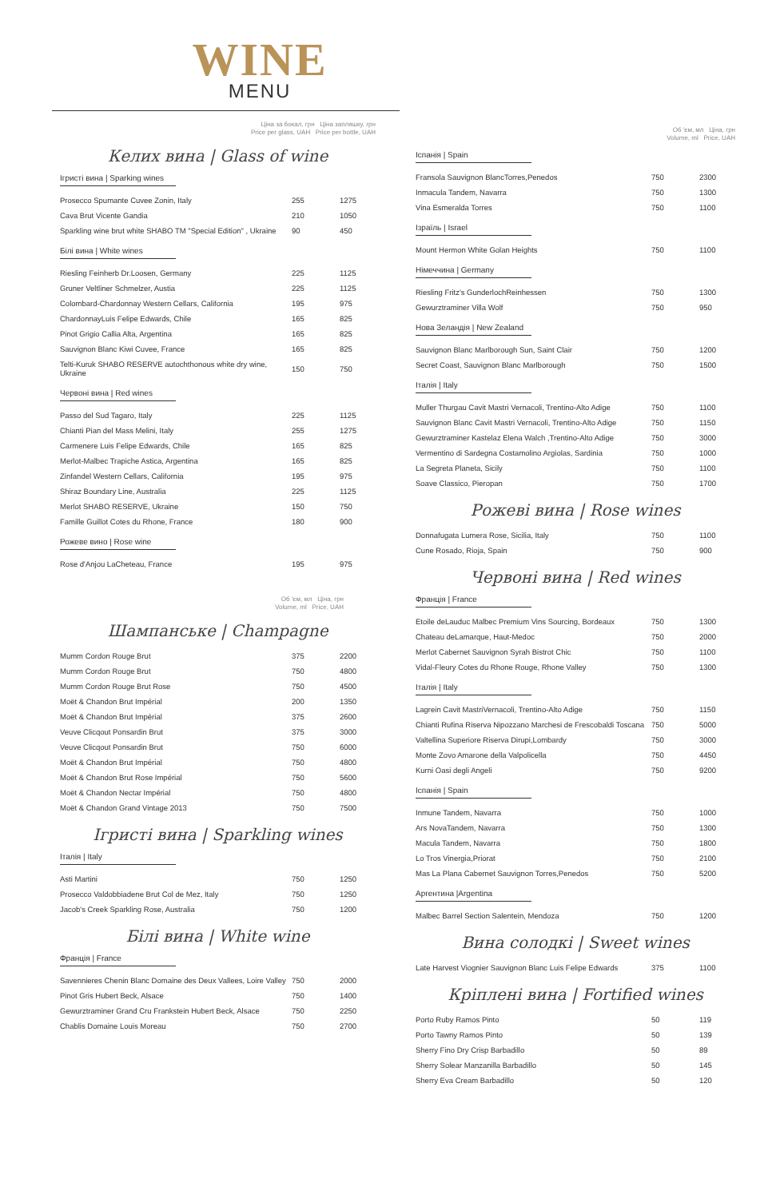WINE
MENU
Ціна за бокал, грн Ціна запляшку, грн
Price per glass, UAH Price per bottle, UAH
Келих вина | Glass of wine
Ігристі вина | Sparking wines
| Prosecco Spumante Cuvee Zonin, Italy | 255 | 1275 |
| Cava Brut Vicente Gandia | 210 | 1050 |
| Sparkling wine brut white SHABO TM "Special Edition" , Ukraine | 90 | 450 |
Білі вина | White wines
| Riesling Feinherb Dr.Loosen, Germany | 225 | 1125 |
| Gruner Veltliner Schmelzer, Austia | 225 | 1125 |
| Colombard-Chardonnay Western Cellars, California | 195 | 975 |
| ChardonnayLuis Felipe Edwards, Chile | 165 | 825 |
| Pinot Grigio Callia Alta, Argentina | 165 | 825 |
| Sauvignon Blanc Kiwi Cuvee, France | 165 | 825 |
| Telti-Kuruk SHABO RESERVE autochthonous white dry wine, Ukraine | 150 | 750 |
Червоні вина | Red wines
| Passo del Sud Tagaro, Italy | 225 | 1125 |
| Chianti Pian del Mass Melini, Italy | 255 | 1275 |
| Carmenere Luis Felipe Edwards, Chile | 165 | 825 |
| Merlot-Malbec Trapiche Astica, Argentina | 165 | 825 |
| Zinfandel Western Cellars, California | 195 | 975 |
| Shiraz Boundary Line, Australia | 225 | 1125 |
| Merlot SHABO RESERVE, Ukraine | 150 | 750 |
| Famille Guillot Cotes du Rhone, France | 180 | 900 |
Рожеве вино | Rose wine
| Rose d'Anjou LaCheteau, France | 195 | 975 |
Об 'єм, мл Ціна, грн
Volume, ml Price, UAH
Шампанське | Champagne
| Mumm Cordon Rouge Brut | 375 | 2200 |
| Mumm Cordon Rouge Brut | 750 | 4800 |
| Mumm Cordon Rouge Brut Rose | 750 | 4500 |
| Moët & Chandon Brut Impérial | 200 | 1350 |
| Moët & Chandon Brut Impérial | 375 | 2600 |
| Veuve Clicqout Ponsardin Brut | 375 | 3000 |
| Veuve Clicqout Ponsardin Brut | 750 | 6000 |
| Moët & Chandon Brut Impérial | 750 | 4800 |
| Moët & Chandon Brut Rose Impérial | 750 | 5600 |
| Moët & Chandon Nectar Impérial | 750 | 4800 |
| Moët & Chandon Grand Vintage 2013 | 750 | 7500 |
Ігристі вина | Sparkling wines
Італія | Italy
| Asti Martini | 750 | 1250 |
| Prosecco Valdobbiadene Brut Col de Mez, Italy | 750 | 1250 |
| Jacob's Creek Sparkling Rose, Australia | 750 | 1200 |
Білі вина | White wine
Франція | France
| Savennieres Chenin Blanc Domaine des Deux Vallees, Loire Valley | 750 | 2000 |
| Pinot Gris Hubert Beck, Alsace | 750 | 1400 |
| Gewurztraminer Grand Cru Frankstein Hubert Beck, Alsace | 750 | 2250 |
| Chablis Domaine Louis Moreau | 750 | 2700 |
Об 'єм, мл Ціна, грн
Volume, ml Price, UAH
Іспанія | Spain
| Fransola Sauvignon BlancTorres,Penedos | 750 | 2300 |
| Inmacula Tandem, Navarra | 750 | 1300 |
| Vina Esmeralda Torres | 750 | 1100 |
Ізраїль | Israel
| Mount Hermon White Golan Heights | 750 | 1100 |
Німеччина | Germany
| Riesling Fritz's GunderlochReinhessen | 750 | 1300 |
| Gewurztraminer Villa Wolf | 750 | 950 |
Нова Зеландія | New Zealand
| Sauvignon Blanc Marlborough Sun, Saint Clair | 750 | 1200 |
| Secret Coast, Sauvignon Blanc Marlborough | 750 | 1500 |
Італія | Italy
| Muller Thurgau Cavit Mastri Vernacoli, Trentino-Alto Adige | 750 | 1100 |
| Sauvignon Blanc Cavit Mastri Vernacoli, Trentino-Alto Adige | 750 | 1150 |
| Gewurztraminer Kastelaz Elena Walch ,Trentino-Alto Adige | 750 | 3000 |
| Vermentino di Sardegna Costamolino Argiolas, Sardinia | 750 | 1000 |
| La Segreta Planeta, Sicily | 750 | 1100 |
| Soave Classico, Pieropan | 750 | 1700 |
Рожеві вина | Rose wines
| Donnafugata Lumera Rose, Sicilia, Italy | 750 | 1100 |
| Cune Rosado, Rioja, Spain | 750 | 900 |
Червоні вина | Red wines
Франція | France
| Etoile deLauduc Malbec Premium Vins Sourcing, Bordeaux | 750 | 1300 |
| Chateau deLamarque, Haut-Medoc | 750 | 2000 |
| Merlot Cabernet Sauvignon Syrah Bistrot Chic | 750 | 1100 |
| Vidal-Fleury Cotes du Rhone Rouge, Rhone Valley | 750 | 1300 |
Італія | Italy
| Lagrein Cavit MastriVernacoli, Trentino-Alto Adige | 750 | 1150 |
| Chianti Rufina Riserva Nipozzano Marchesi de Frescobaldi Toscana | 750 | 5000 |
| Valtellina Superiore Riserva Dirupi,Lombardy | 750 | 3000 |
| Monte Zovo Amarone della Valpolicella | 750 | 4450 |
| Kurni Oasi degli Angeli | 750 | 9200 |
Іспанія | Spain
| Inmune Tandem, Navarra | 750 | 1000 |
| Ars NovaTandem, Navarra | 750 | 1300 |
| Macula Tandem, Navarra | 750 | 1800 |
| Lo Tros Vinergia,Priorat | 750 | 2100 |
| Mas La Plana Cabernet Sauvignon Torres,Penedos | 750 | 5200 |
Аргентина |Argentina
| Malbec Barrel Section Salentein, Mendoza | 750 | 1200 |
Вина солодкі | Sweet wines
| Late Harvest Viognier Sauvignon Blanc Luis Felipe Edwards | 375 | 1100 |
Кріплені вина | Fortified wines
| Porto Ruby Ramos Pinto | 50 | 119 |
| Porto Tawny Ramos Pinto | 50 | 139 |
| Sherry Fino Dry Crisp Barbadillo | 50 | 89 |
| Sherry Solear Manzanilla Barbadillo | 50 | 145 |
| Sherry Eva Cream Barbadillo | 50 | 120 |